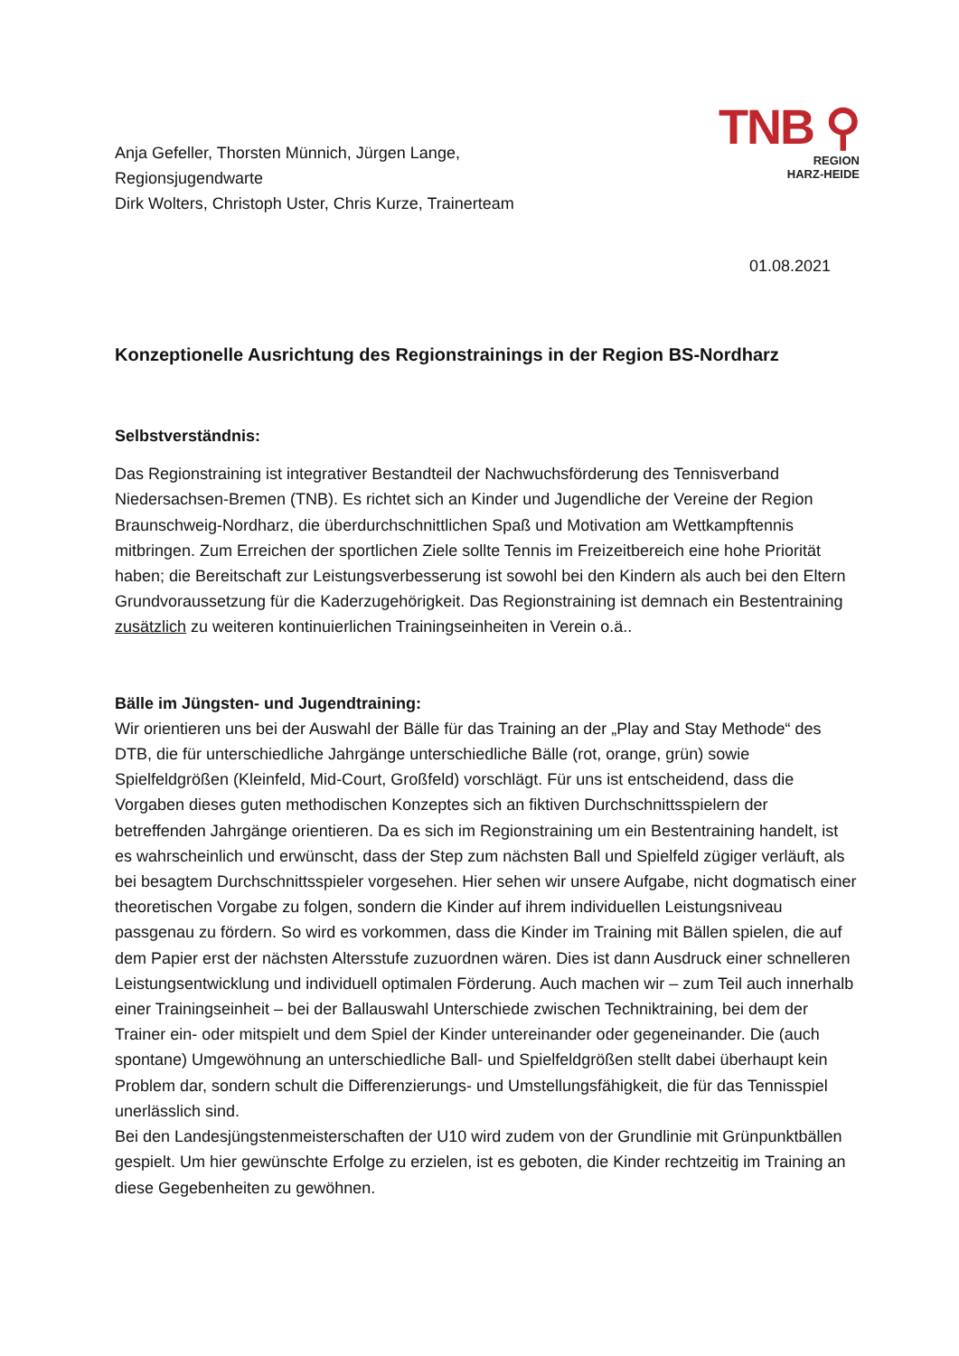Anja Gefeller, Thorsten Münnich, Jürgen Lange,
Regionsjugendwarte
Dirk Wolters, Christoph Uster, Chris Kurze, Trainerteam
TNB ⚲
REGION
HARZ-HEIDE
01.08.2021
Konzeptionelle Ausrichtung des Regionstrainings in der Region BS-Nordharz
Selbstverständnis:
Das Regionstraining ist integrativer Bestandteil der Nachwuchsförderung des Tennisverband Niedersachsen-Bremen (TNB). Es richtet sich an Kinder und Jugendliche der Vereine der Region Braunschweig-Nordharz, die überdurchschnittlichen Spaß und Motivation am Wettkampftennis mitbringen. Zum Erreichen der sportlichen Ziele sollte Tennis im Freizeitbereich eine hohe Priorität haben; die Bereitschaft zur Leistungsverbesserung ist sowohl bei den Kindern als auch bei den Eltern Grundvoraussetzung für die Kaderzugehörigkeit. Das Regionstraining ist demnach ein Bestentraining zusätzlich zu weiteren kontinuierlichen Trainingseinheiten in Verein o.ä..
Bälle im Jüngsten- und Jugendtraining:
Wir orientieren uns bei der Auswahl der Bälle für das Training an der „Play and Stay Methode“ des DTB, die für unterschiedliche Jahrgänge unterschiedliche Bälle (rot, orange, grün) sowie Spielfeldgrößen (Kleinfeld, Mid-Court, Großfeld) vorschlägt. Für uns ist entscheidend, dass die Vorgaben dieses guten methodischen Konzeptes sich an fiktiven Durchschnittsspielern der betreffenden Jahrgänge orientieren. Da es sich im Regionstraining um ein Bestentraining handelt, ist es wahrscheinlich und erwünscht, dass der Step zum nächsten Ball und Spielfeld zügiger verläuft, als bei besagtem Durchschnittsspieler vorgesehen. Hier sehen wir unsere Aufgabe, nicht dogmatisch einer theoretischen Vorgabe zu folgen, sondern die Kinder auf ihrem individuellen Leistungsniveau passgenau zu fördern. So wird es vorkommen, dass die Kinder im Training mit Bällen spielen, die auf dem Papier erst der nächsten Altersstufe zuzuordnen wären. Dies ist dann Ausdruck einer schnelleren Leistungsentwicklung und individuell optimalen Förderung. Auch machen wir – zum Teil auch innerhalb einer Trainingseinheit – bei der Ballauswahl Unterschiede zwischen Techniktraining, bei dem der Trainer ein- oder mitspielt und dem Spiel der Kinder untereinander oder gegeneinander. Die (auch spontane) Umgewöhnung an unterschiedliche Ball- und Spielfeldgrößen stellt dabei überhaupt kein Problem dar, sondern schult die Differenzierungs- und Umstellungsfähigkeit, die für das Tennisspiel unerlässlich sind.
Bei den Landesjüngstenmeisterschaften der U10 wird zudem von der Grundlinie mit Grünpunktbällen gespielt. Um hier gewünschte Erfolge zu erzielen, ist es geboten, die Kinder rechtzeitig im Training an diese Gegebenheiten zu gewöhnen.